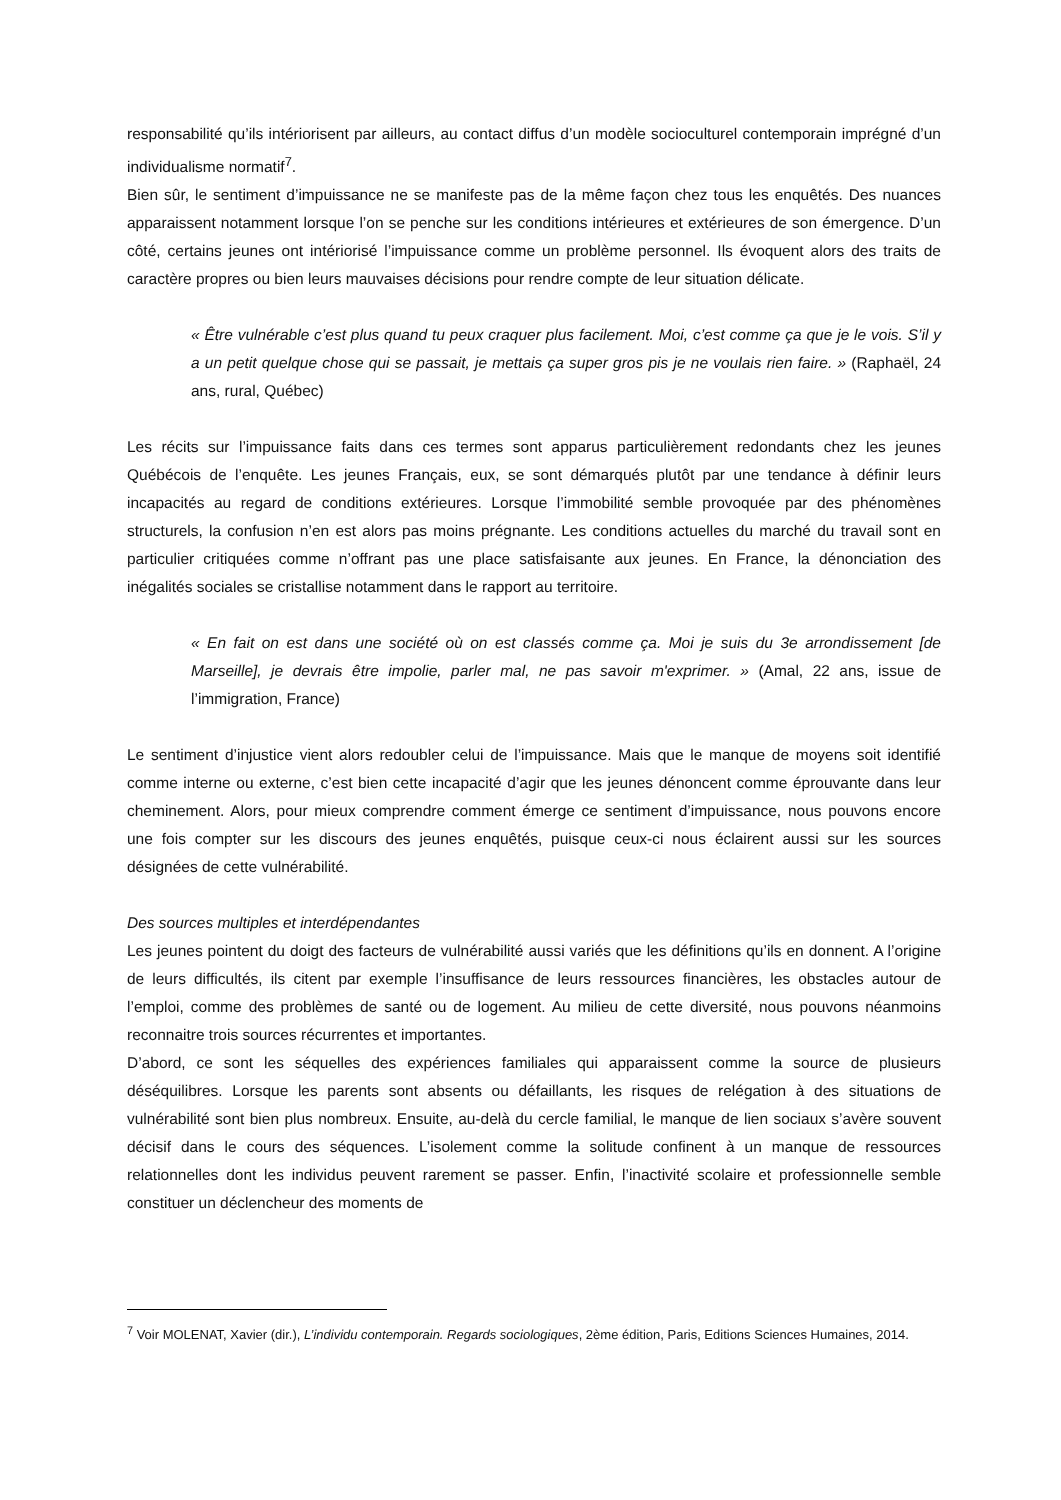responsabilité qu’ils intériorisent par ailleurs, au contact diffus d’un modèle socioculturel contemporain imprégné d’un individualisme normatif<sup>7</sup>.
Bien sûr, le sentiment d’impuissance ne se manifeste pas de la même façon chez tous les enquêtés. Des nuances apparaissent notamment lorsque l’on se penche sur les conditions intérieures et extérieures de son émergence. D’un côté, certains jeunes ont intériorisé l’impuissance comme un problème personnel. Ils évoquent alors des traits de caractère propres ou bien leurs mauvaises décisions pour rendre compte de leur situation délicate.
« Être vulnérable c’est plus quand tu peux craquer plus facilement. Moi, c’est comme ça que je le vois. S’il y a un petit quelque chose qui se passait, je mettais ça super gros pis je ne voulais rien faire. » (Raphaël, 24 ans, rural, Québec)
Les récits sur l’impuissance faits dans ces termes sont apparus particulièrement redondants chez les jeunes Québécois de l’enquête. Les jeunes Français, eux, se sont démarqués plutôt par une tendance à définir leurs incapacités au regard de conditions extérieures. Lorsque l’immobilité semble provoquée par des phénomènes structurels, la confusion n’en est alors pas moins prégnante. Les conditions actuelles du marché du travail sont en particulier critiquées comme n’offrant pas une place satisfaisante aux jeunes. En France, la dénonciation des inégalités sociales se cristallise notamment dans le rapport au territoire.
« En fait on est dans une société où on est classés comme ça. Moi je suis du 3e arrondissement [de Marseille], je devrais être impolie, parler mal, ne pas savoir m'exprimer. » (Amal, 22 ans, issue de l’immigration, France)
Le sentiment d’injustice vient alors redoubler celui de l’impuissance. Mais que le manque de moyens soit identifié comme interne ou externe, c’est bien cette incapacité d’agir que les jeunes dénoncent comme éprouvante dans leur cheminement. Alors, pour mieux comprendre comment émerge ce sentiment d’impuissance, nous pouvons encore une fois compter sur les discours des jeunes enquêtés, puisque ceux-ci nous éclairent aussi sur les sources désignées de cette vulnérabilité.
Des sources multiples et interdépendantes
Les jeunes pointent du doigt des facteurs de vulnérabilité aussi variés que les définitions qu’ils en donnent. A l’origine de leurs difficultés, ils citent par exemple l’insuffisance de leurs ressources financières, les obstacles autour de l’emploi, comme des problèmes de santé ou de logement. Au milieu de cette diversité, nous pouvons néanmoins reconnaitre trois sources récurrentes et importantes.
D’abord, ce sont les séquelles des expériences familiales qui apparaissent comme la source de plusieurs déséquilibres. Lorsque les parents sont absents ou défaillants, les risques de relégation à des situations de vulnérabilité sont bien plus nombreux. Ensuite, au-delà du cercle familial, le manque de lien sociaux s’avère souvent décisif dans le cours des séquences. L’isolement comme la solitude confinent à un manque de ressources relationnelles dont les individus peuvent rarement se passer. Enfin, l’inactivité scolaire et professionnelle semble constituer un déclencheur des moments de
<sup>7</sup> Voir MOLENAT, Xavier (dir.), L’individu contemporain. Regards sociologiques, 2ème édition, Paris, Editions Sciences Humaines, 2014.